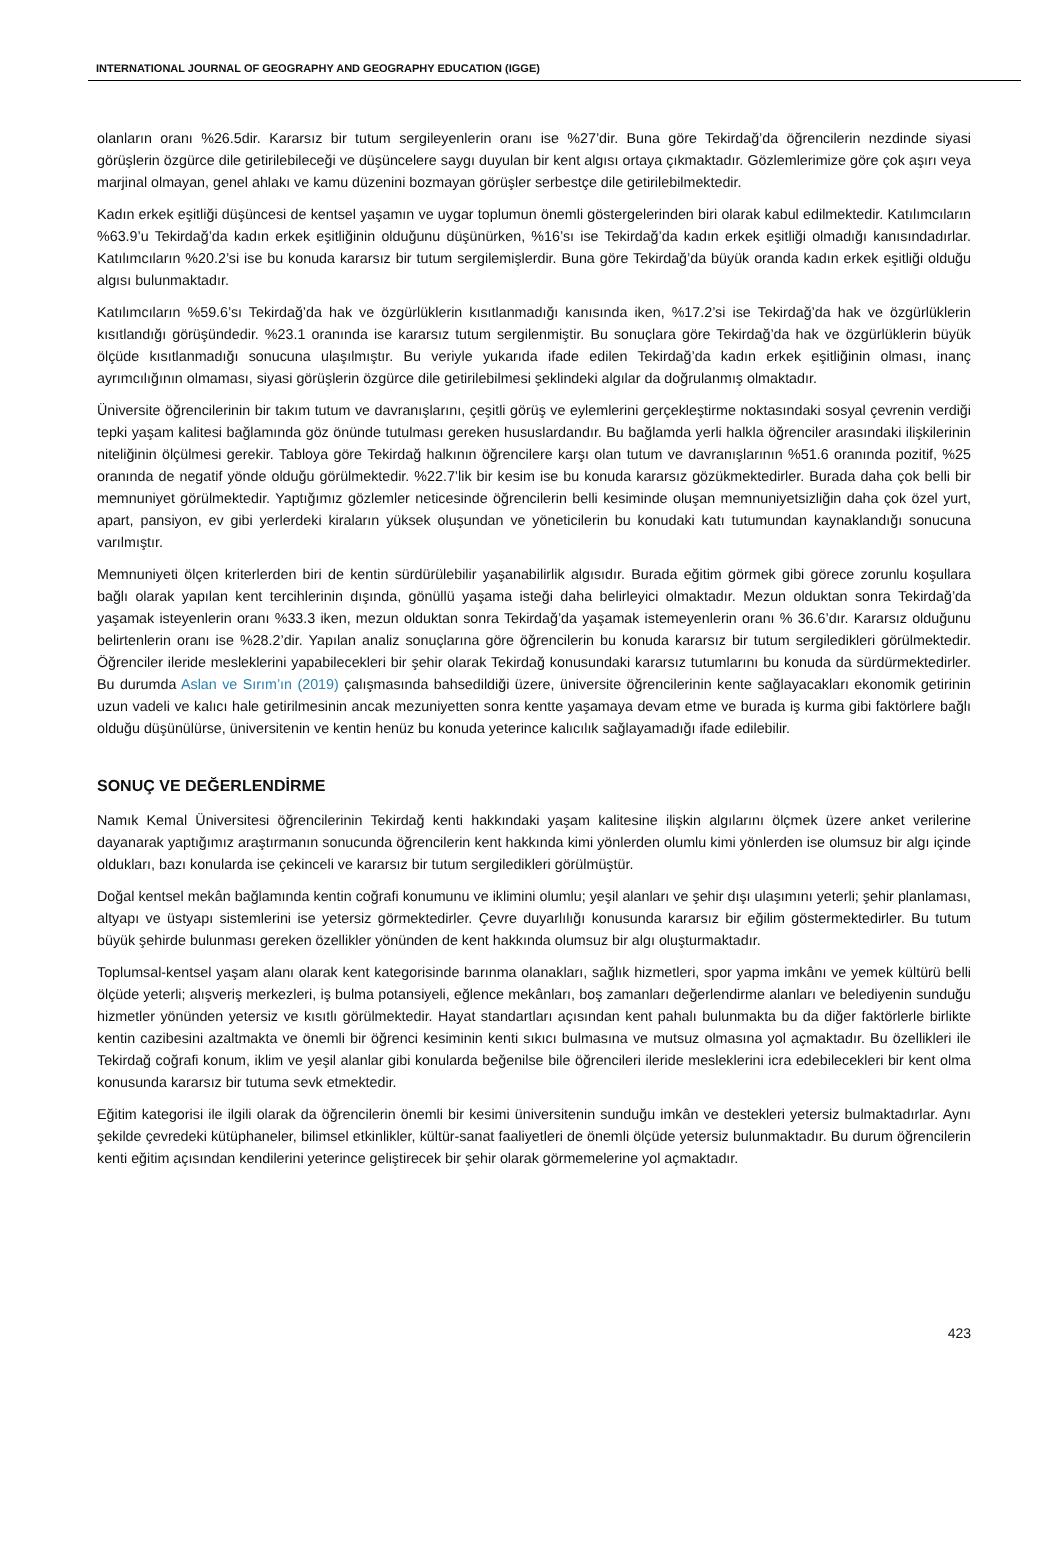INTERNATIONAL JOURNAL OF GEOGRAPHY AND GEOGRAPHY EDUCATION (IGGE)
olanların oranı %26.5dir. Kararsız bir tutum sergileyenlerin oranı ise %27’dir. Buna göre Tekirdağ’da öğrencilerin nezdinde siyasi görüşlerin özgürce dile getirilebileceği ve düşüncelere saygı duyulan bir kent algısı ortaya çıkmaktadır. Gözlemlerimize göre çok aşırı veya marjinal olmayan, genel ahlakı ve kamu düzenini bozmayan görüşler serbestçe dile getirilebilmektedir.
Kadın erkek eşitliği düşüncesi de kentsel yaşamın ve uygar toplumun önemli göstergelerinden biri olarak kabul edilmektedir. Katılımcıların %63.9’u Tekirdağ’da kadın erkek eşitliğinin olduğunu düşünürken, %16’sı ise Tekirdağ’da kadın erkek eşitliği olmadığı kanısındadırlar. Katılımcıların %20.2’si ise bu konuda kararsız bir tutum sergilemişlerdir. Buna göre Tekirdağ’da büyük oranda kadın erkek eşitliği olduğu algısı bulunmaktadır.
Katılımcıların %59.6’sı Tekirdağ’da hak ve özgürlüklerin kısıtlanmadığı kanısında iken, %17.2’si ise Tekirdağ’da hak ve özgürlüklerin kısıtlandığı görüşündedir. %23.1 oranında ise kararsız tutum sergilenmiştir. Bu sonuçlara göre Tekirdağ’da hak ve özgürlüklerin büyük ölçüde kısıtlanmadığı sonucuna ulaşılmıştır. Bu veriyle yukarıda ifade edilen Tekirdağ’da kadın erkek eşitliğinin olması, inanç ayrımcılığının olmaması, siyasi görüşlerin özgürce dile getirilebilmesi şeklindeki algılar da doğrulanmış olmaktadır.
Üniversite öğrencilerinin bir takım tutum ve davranışlarını, çeşitli görüş ve eylemlerini gerçekleştirme noktasındaki sosyal çevrenin verdiği tepki yaşam kalitesi bağlamında göz önünde tutulması gereken hususlardandır. Bu bağlamda yerli halkla öğrenciler arasındaki ilişkilerinin niteliğinin ölçülmesi gerekir. Tabloya göre Tekirdağ halkının öğrencilere karşı olan tutum ve davranışlarının %51.6 oranında pozitif, %25 oranında de negatif yönde olduğu görülmektedir. %22.7’lik bir kesim ise bu konuda kararsız gözükmektedirler. Burada daha çok belli bir memnuniyet görülmektedir. Yaptığımız gözlemler neticesinde öğrencilerin belli kesiminde oluşan memnuniyetsizliğin daha çok özel yurt, apart, pansiyon, ev gibi yerlerdeki kiraların yüksek oluşundan ve yöneticilerin bu konudaki katı tutumundan kaynaklandığı sonucuna varılmıştır.
Memnuniyeti ölçen kriterlerden biri de kentin sürdürülebilir yaşanabilirlik algısıdır. Burada eğitim görmek gibi görece zorunlu koşullara bağlı olarak yapılan kent tercihlerinin dışında, gönüllü yaşama isteği daha belirleyici olmaktadır. Mezun olduktan sonra Tekirdağ’da yaşamak isteyenlerin oranı %33.3 iken, mezun olduktan sonra Tekirdağ’da yaşamak istemeyenlerin oranı % 36.6’dır. Kararsız olduğunu belirtenlerin oranı ise %28.2’dir. Yapılan analiz sonuçlarına göre öğrencilerin bu konuda kararsız bir tutum sergiledikleri görülmektedir. Öğrenciler ileride mesleklerini yapabilecekleri bir şehir olarak Tekirdağ konusundaki kararsız tutumlarını bu konuda da sürdürmektedirler. Bu durumda Aslan ve Sırım’ın (2019) çalışmasında bahsedildiği üzere, üniversite öğrencilerinin kente sağlayacakları ekonomik getirinin uzun vadeli ve kalıcı hale getirilmesinin ancak mezuniyetten sonra kentte yaşamaya devam etme ve burada iş kurma gibi faktörlere bağlı olduğu düşünülürse, üniversitenin ve kentin henüz bu konuda yeterince kalıcılık sağlayamadığı ifade edilebilir.
SONUÇ VE DEĞERLENDİRME
Namık Kemal Üniversitesi öğrencilerinin Tekirdağ kenti hakkındaki yaşam kalitesine ilişkin algılarını ölçmek üzere anket verilerine dayanarak yaptığımız araştırmanın sonucunda öğrencilerin kent hakkında kimi yönlerden olumlu kimi yönlerden ise olumsuz bir algı içinde oldukları, bazı konularda ise çekinceli ve kararsız bir tutum sergiledikleri görülmüştür.
Doğal kentsel mekân bağlamında kentin coğrafi konumunu ve iklimini olumlu; yeşil alanları ve şehir dışı ulaşımını yeterli; şehir planlaması, altyapı ve üstyapı sistemlerini ise yetersiz görmektedirler. Çevre duyarlılığı konusunda kararsız bir eğilim göstermektedirler. Bu tutum büyük şehirde bulunması gereken özellikler yönünden de kent hakkında olumsuz bir algı oluşturmaktadır.
Toplumsal-kentsel yaşam alanı olarak kent kategorisinde barınma olanakları, sağlık hizmetleri, spor yapma imkânı ve yemek kültürü belli ölçüde yeterli; alışveriş merkezleri, iş bulma potansiyeli, eğlence mekânları, boş zamanları değerlendirme alanları ve belediyenin sunduğu hizmetler yönünden yetersiz ve kısıtlı görülmektedir. Hayat standartları açısından kent pahalı bulunmakta bu da diğer faktörlerle birlikte kentin cazibesini azaltmakta ve önemli bir öğrenci kesiminin kenti sıkıcı bulmasına ve mutsuz olmasına yol açmaktadır. Bu özellikleri ile Tekirdağ coğrafi konum, iklim ve yeşil alanlar gibi konularda beğenilse bile öğrencileri ileride mesleklerini icra edebilecekleri bir kent olma konusunda kararsız bir tutuma sevk etmektedir.
Eğitim kategorisi ile ilgili olarak da öğrencilerin önemli bir kesimi üniversitenin sunduğu imkân ve destekleri yetersiz bulmaktadırlar. Aynı şekilde çevredeki kütüphaneler, bilimsel etkinlikler, kültür-sanat faaliyetleri de önemli ölçüde yetersiz bulunmaktadır. Bu durum öğrencilerin kenti eğitim açısından kendilerini yeterince geliştirecek bir şehir olarak görmemelerine yol açmaktadır.
423